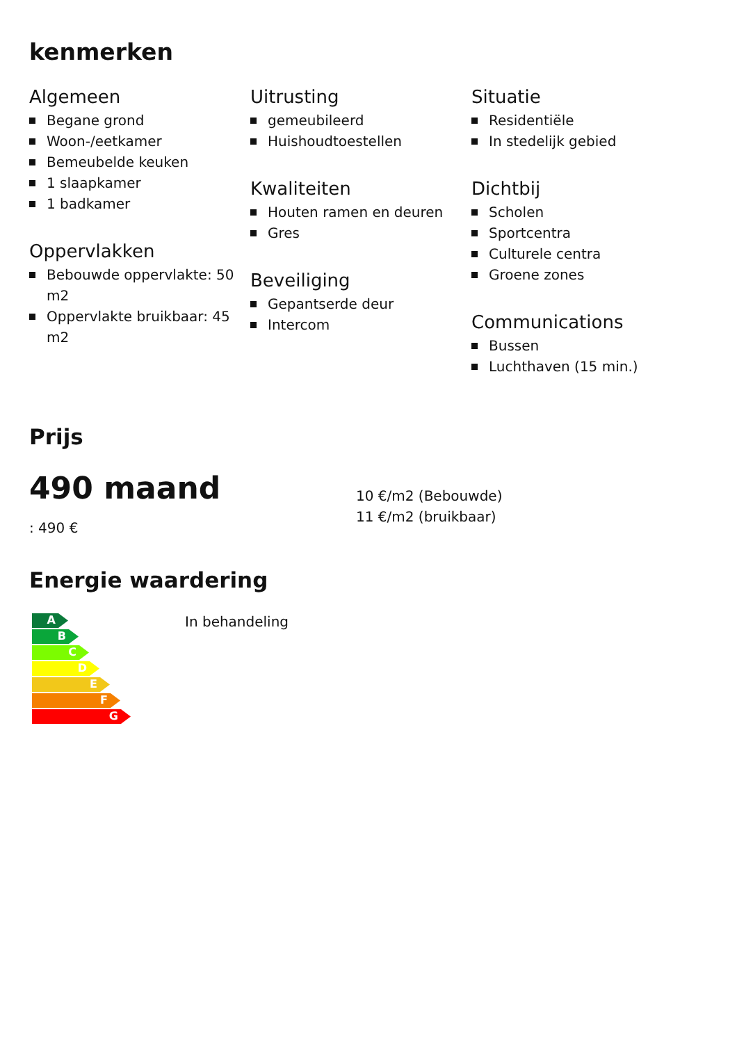kenmerken
Algemeen
Begane grond
Woon-/eetkamer
Bemeubelde keuken
1 slaapkamer
1 badkamer
Oppervlakken
Bebouwde oppervlakte: 50 m2
Oppervlakte bruikbaar: 45 m2
Uitrusting
gemeubileerd
Huishoudtoestellen
Kwaliteiten
Houten ramen en deuren
Gres
Beveiliging
Gepantserde deur
Intercom
Situatie
Residentiële
In stedelijk gebied
Dichtbij
Scholen
Sportcentra
Culturele centra
Groene zones
Communications
Bussen
Luchthaven (15 min.)
Prijs
490 maand
: 490 €
10 €/m2 (Bebouwde)
11 €/m2 (bruikbaar)
Energie waardering
A
B
C
D
E
F
G
In behandeling